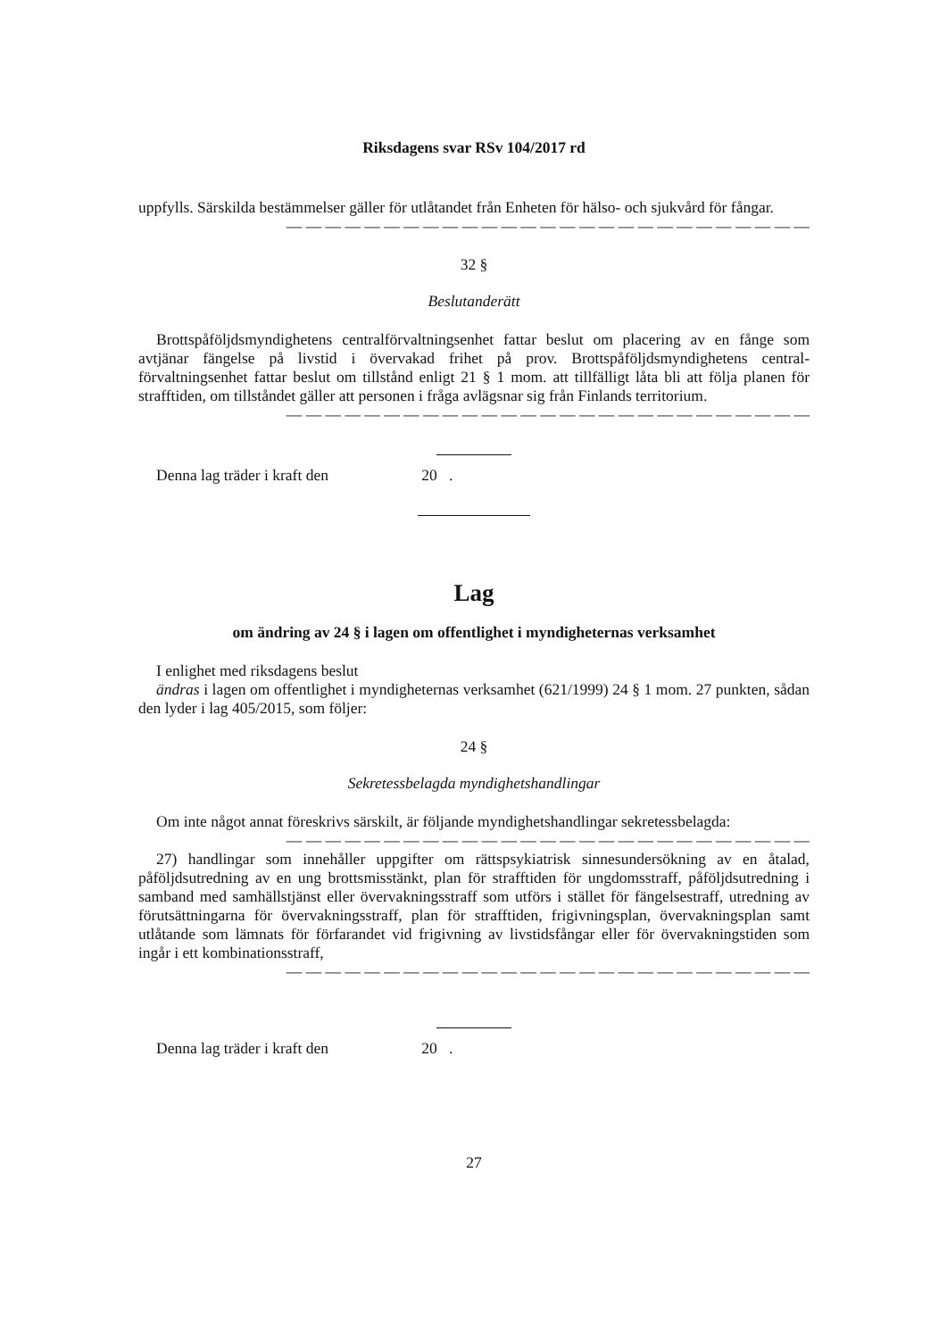Riksdagens svar RSv 104/2017 rd
uppfylls. Särskilda bestämmelser gäller för utlåtandet från Enheten för hälso- och sjukvård för fångar.
— — — — — — — — — — — — — — — — — — — — — — — — — — —
32 §
Beslutanderätt
Brottspåföljdsmyndighetens centralförvaltningsenhet fattar beslut om placering av en fånge som avtjänar fängelse på livstid i övervakad frihet på prov. Brottspåföljdsmyndighetens central­förvaltningsenhet fattar beslut om tillstånd enligt 21 § 1 mom. att tillfälligt låta bli att följa planen för strafftiden, om tillståndet gäller att personen i fråga avlägsnar sig från Finlands territorium.
— — — — — — — — — — — — — — — — — — — — — — — — — — —
Denna lag träder i kraft den 20 .
Lag
om ändring av 24 § i lagen om offentlighet i myndigheternas verksamhet
I enlighet med riksdagens beslut
ändras i lagen om offentlighet i myndigheternas verksamhet (621/1999) 24 § 1 mom. 27 punk­ten, sådan den lyder i lag 405/2015, som följer:
24 §
Sekretessbelagda myndighetshandlingar
Om inte något annat föreskrivs särskilt, är följande myndighetshandlingar sekretessbelagda:
— — — — — — — — — — — — — — — — — — — — — — — — — — —
27) handlingar som innehåller uppgifter om rättspsykiatrisk sinnesundersökning av en åtalad, påföljdsutredning av en ung brottsmisstänkt, plan för strafftiden för ungdomsstraff, påföljdsut­redning i samband med samhällstjänst eller övervakningsstraff som utförs i stället för fängelse­straff, utredning av förutsättningarna för övervakningsstraff, plan för strafftiden, frigivningsplan, övervakningsplan samt utlåtande som lämnats för förfarandet vid frigivning av livstidsfångar el­ler för övervakningstiden som ingår i ett kombinationsstraff,
— — — — — — — — — — — — — — — — — — — — — — — — — — —
Denna lag träder i kraft den 20 .
27